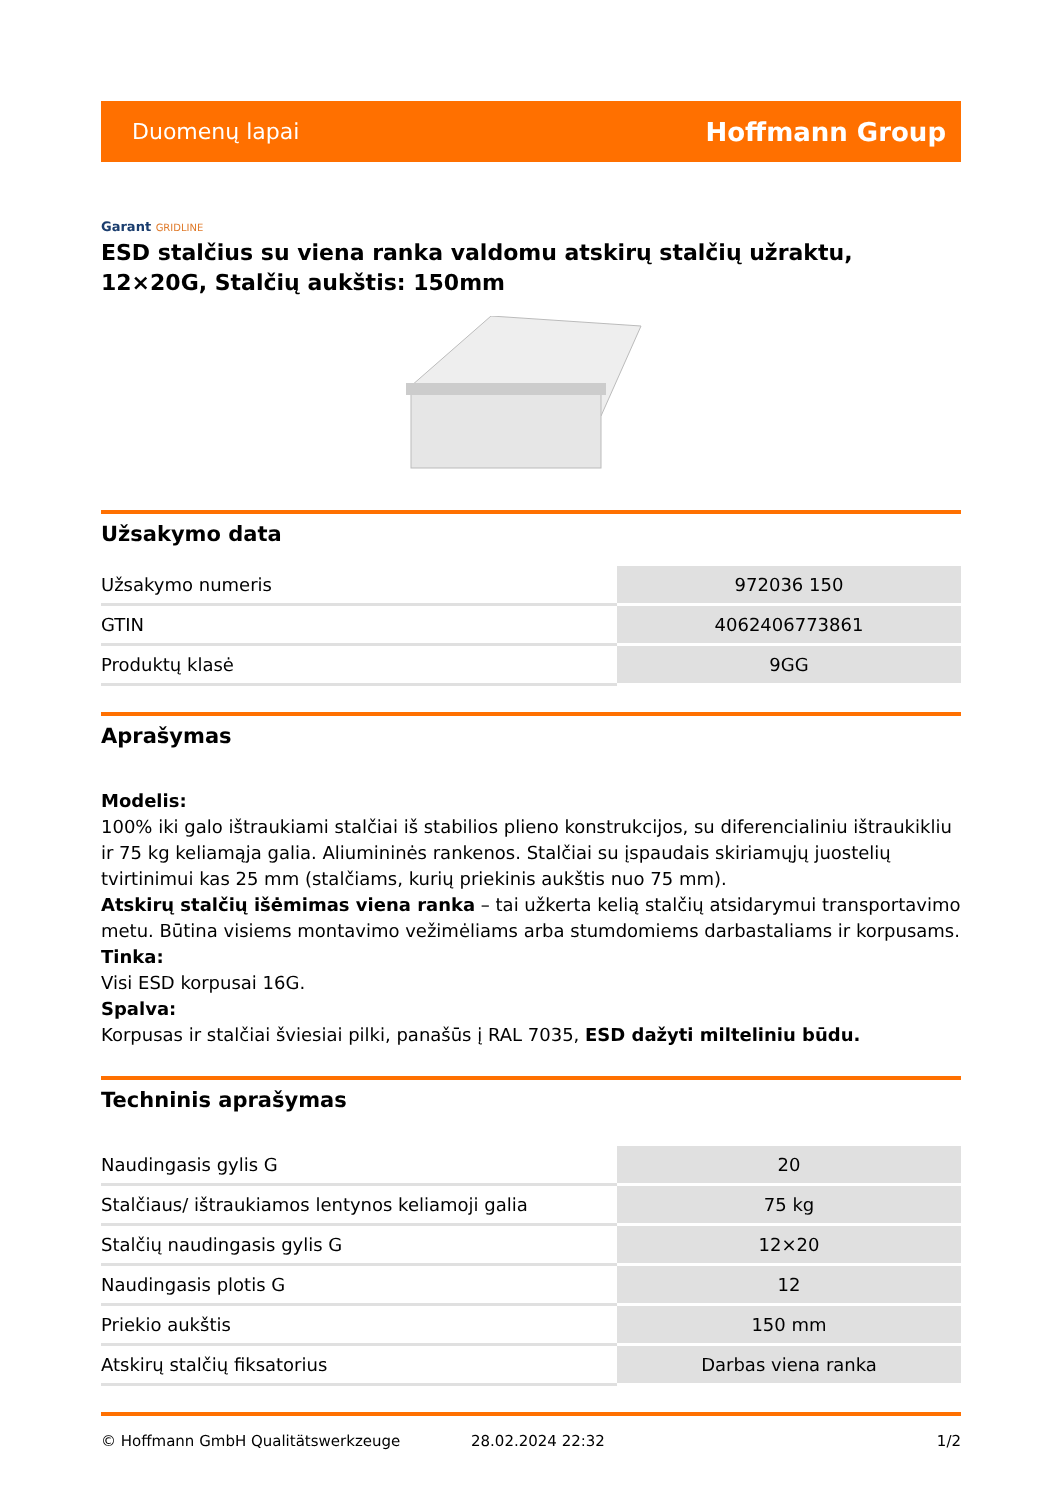Duomenų lapai
Hoffmann Group
Garant GRIDLINE
ESD stalčius su viena ranka valdomu atskirų stalčių užraktu, 12×20G, Stalčių aukštis: 150mm
Užsakymo data
| Užsakymo numeris | 972036 150 |
| GTIN | 4062406773861 |
| Produktų klasė | 9GG |
Aprašymas
Modelis:
100% iki galo ištraukiami stalčiai iš stabilios plieno konstrukcijos, su diferencialiniu ištraukikliu ir 75 kg keliamąja galia. Aliumininės rankenos. Stalčiai su įspaudais skiriamųjų juostelių tvirtinimui kas 25 mm (stalčiams, kurių priekinis aukštis nuo 75 mm).
Atskirų stalčių išėmimas viena ranka – tai užkerta kelią stalčių atsidarymui transportavimo metu. Būtina visiems montavimo vežimėliams arba stumdomiems darbastaliams ir korpusams.
Tinka:
Visi ESD korpusai 16G.
Spalva:
Korpusas ir stalčiai šviesiai pilki, panašūs į RAL 7035, ESD dažyti milteliniu būdu.
Techninis aprašymas
| Naudingasis gylis G | 20 |
| Stalčiaus/ ištraukiamos lentynos keliamoji galia | 75 kg |
| Stalčių naudingasis gylis G | 12×20 |
| Naudingasis plotis G | 12 |
| Priekio aukštis | 150 mm |
| Atskirų stalčių fiksatorius | Darbas viena ranka |
© Hoffmann GmbH Qualitätswerkzeuge 28.02.2024 22:32 1/2